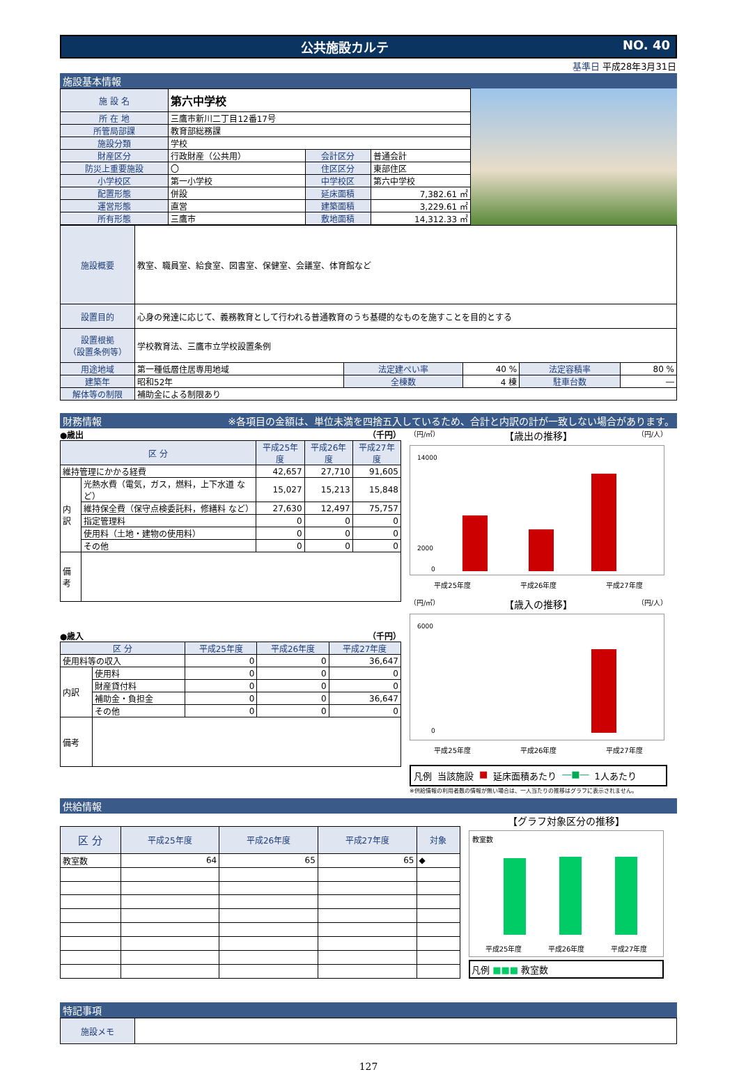公共施設カルテ NO. 40
基準日 平成28年3月31日
施設基本情報
| 施 設 名 | 第六中学校 | | |
| 所 在 地 | 三鷹市新川二丁目12番17号 | | |
| 所管局部課 | 教育部総務課 | | |
| 施設分類 | 学校 | | |
| 財産区分 | 行政財産（公共用） | 会計区分 | 普通会計 |
| 防災上重要施設 | 〇 | 住区区分 | 東部住区 |
| 小学校区 | 第一小学校 | 中学校区 | 第六中学校 |
| 配置形態 | 併設 | 延床面積 | 7,382.61 ㎡ |
| 運営形態 | 直営 | 建築面積 | 3,229.61 ㎡ |
| 所有形態 | 三鷹市 | 敷地面積 | 14,312.33 ㎡ |
| 施設概要 | 教室、職員室、給食室、図書室、保健室、会議室、体育館など | | | | |
| 設置目的 | 心身の発達に応じて、義務教育として行われる普通教育のうち基礎的なものを施すことを目的とする | | | | |
| 設置根拠 （設置条例等） | 学校教育法、三鷹市立学校設置条例 | | | | |
| 用途地域 | 第一種低層住居専用地域 | 法定建ぺい率 | 40 % | 法定容積率 | 80 % |
| 建築年 | 昭和52年 | 全棟数 | 4 棟 | 駐車台数 | ― |
| 解体等の制限 | 補助金による制限あり | | | | |
財務情報 ※各項目の金額は、単位未満を四捨五入しているため、合計と内訳の計が一致しない場合があります。
●歳出 （千円）
| 区 分 | | 平成25年度 | 平成26年度 | 平成27年度 |
| --- | --- | --- | --- | --- |
| 維持管理にかかる経費 | | 42,657 | 27,710 | 91,605 |
| 内訳 | 光熱水費（電気，ガス，燃料，上下水道 など） | 15,027 | 15,213 | 15,848 |
| | 維持保全費（保守点検委託料，修繕料 など） | 27,630 | 12,497 | 75,757 |
| | 指定管理料 | 0 | 0 | 0 |
| | 使用料（土地・建物の使用料） | 0 | 0 | 0 |
| | その他 | 0 | 0 | 0 |
| 備考 | | | | |
●歳入 （千円）
| 区 分 | | 平成25年度 | 平成26年度 | 平成27年度 |
| --- | --- | --- | --- | --- |
| 使用料等の収入 | | 0 | 0 | 36,647 |
| 内訳 | 使用料 | 0 | 0 | 0 |
| | 財産貸付料 | 0 | 0 | 0 |
| | 補助金・負担金 | 0 | 0 | 36,647 |
| | その他 | 0 | 0 | 0 |
| 備考 | | | | |
（円/㎡） 【歳出の推移】 （円/人）
14000
2000
0
平成25年度 平成26年度 平成27年度
（円/㎡） 【歳入の推移】 （円/人）
6000
0
平成25年度 平成26年度 平成27年度
凡例 当該施設 ■ 延床面積あたり ―■― 1人あたり
※供給情報の利用者数の情報が無い場合は、一人当たりの推移はグラフに表示されません。
供給情報
| 区 分 | 平成25年度 | 平成26年度 | 平成27年度 | 対象 |
| --- | --- | --- | --- | --- |
| 教室数 | 64 | 65 | 65 | ◆ |
【グラフ対象区分の推移】
教室数
平成25年度 平成26年度 平成27年度
凡例 ■■■ 教室数
特記事項
| 施設メモ | |
127